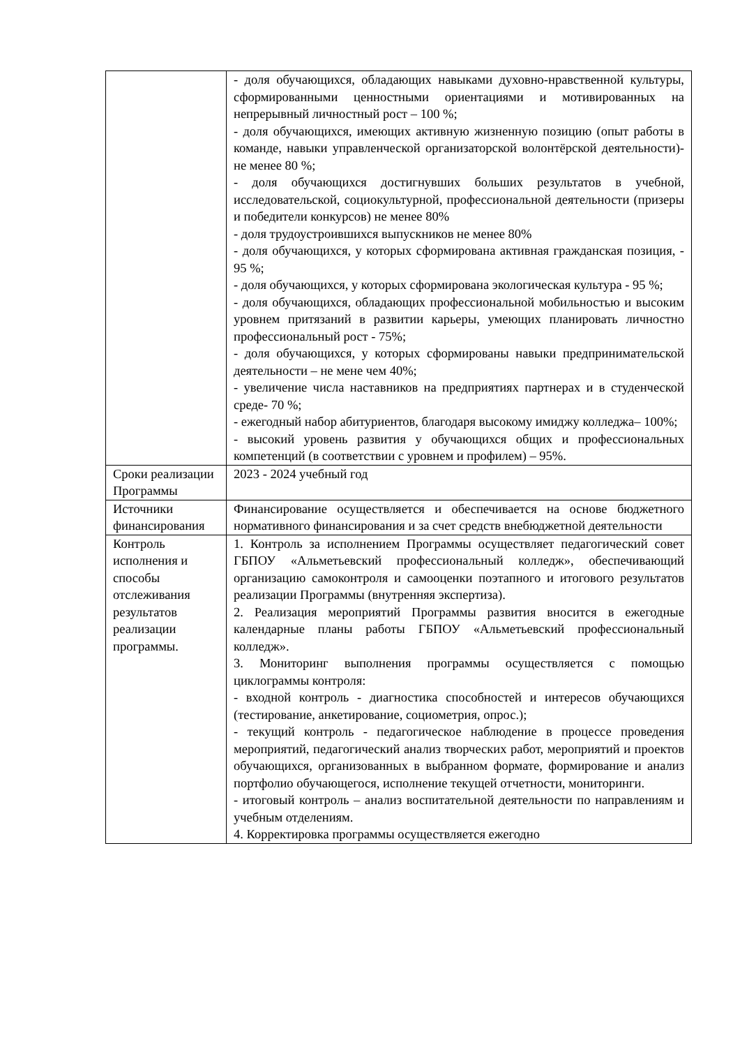| | - доля обучающихся, обладающих навыками духовно-нравственной культуры, сформированными ценностными ориентациями и мотивированных на непрерывный личностный рост – 100 %; - доля обучающихся, имеющих активную жизненную позицию (опыт работы в команде, навыки управленческой организаторской волонтёрской деятельности)- не менее 80 %; - доля обучающихся достигнувших больших результатов в учебной, исследовательской, социокультурной, профессиональной деятельности (призеры и победители конкурсов) не менее 80% - доля трудоустроившихся выпускников не менее 80% - доля обучающихся, у которых сформирована активная гражданская позиция, - 95 %; - доля обучающихся, у которых сформирована экологическая культура - 95 %; - доля обучающихся, обладающих профессиональной мобильностью и высоким уровнем притязаний в развитии карьеры, умеющих планировать личностно профессиональный рост - 75%; - доля обучающихся, у которых сформированы навыки предпринимательской деятельности – не мене чем 40%; - увеличение числа наставников на предприятиях партнерах и в студенческой среде- 70 %; - ежегодный набор абитуриентов, благодаря высокому имиджу колледжа– 100%; - высокий уровень развития у обучающихся общих и профессиональных компетенций (в соответствии с уровнем и профилем) – 95%. |
| Сроки реализации Программы | 2023 - 2024 учебный год |
| Источники финансирования | Финансирование осуществляется и обеспечивается на основе бюджетного нормативного финансирования и за счет средств внебюджетной деятельности |
| Контроль исполнения и способы отслеживания результатов реализации программы. | 1. Контроль за исполнением Программы осуществляет педагогический совет ГБПОУ «Альметьевский профессиональный колледж», обеспечивающий организацию самоконтроля и самооценки поэтапного и итогового результатов реализации Программы (внутренняя экспертиза). 2. Реализация мероприятий Программы развития вносится в ежегодные календарные планы работы ГБПОУ «Альметьевский профессиональный колледж». 3. Мониторинг выполнения программы осуществляется с помощью циклограммы контроля: - входной контроль - диагностика способностей и интересов обучающихся (тестирование, анкетирование, социометрия, опрос.); - текущий контроль - педагогическое наблюдение в процессе проведения мероприятий, педагогический анализ творческих работ, мероприятий и проектов обучающихся, организованных в выбранном формате, формирование и анализ портфолио обучающегося, исполнение текущей отчетности, мониторинги. - итоговый контроль – анализ воспитательной деятельности по направлениям и учебным отделениям. 4. Корректировка программы осуществляется ежегодно |